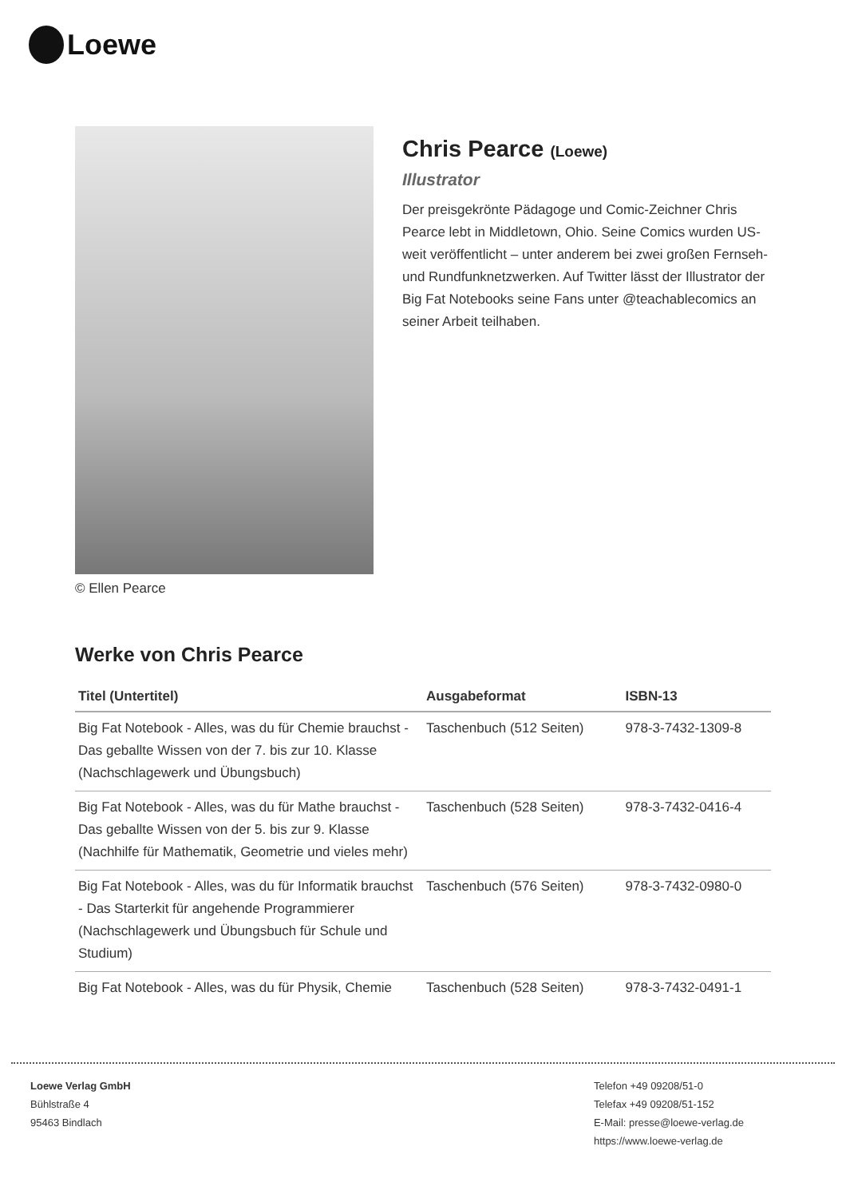Loewe
© Ellen Pearce
Chris Pearce (Loewe)
Illustrator
Der preisgekrönte Pädagoge und Comic-Zeichner Chris Pearce lebt in Middletown, Ohio. Seine Comics wurden US-weit veröffentlicht – unter anderem bei zwei großen Fernseh- und Rundfunknetzwerken. Auf Twitter lässt der Illustrator der Big Fat Notebooks seine Fans unter @teachablecomics an seiner Arbeit teilhaben.
Werke von Chris Pearce
| Titel (Untertitel) | Ausgabeformat | ISBN-13 |
| --- | --- | --- |
| Big Fat Notebook - Alles, was du für Chemie brauchst - Das geballte Wissen von der 7. bis zur 10. Klasse (Nachschlagewerk und Übungsbuch) | Taschenbuch (512 Seiten) | 978-3-7432-1309-8 |
| Big Fat Notebook - Alles, was du für Mathe brauchst - Das geballte Wissen von der 5. bis zur 9. Klasse (Nachhilfe für Mathematik, Geometrie und vieles mehr) | Taschenbuch (528 Seiten) | 978-3-7432-0416-4 |
| Big Fat Notebook - Alles, was du für Informatik brauchst - Das Starterkit für angehende Programmierer (Nachschlagewerk und Übungsbuch für Schule und Studium) | Taschenbuch (576 Seiten) | 978-3-7432-0980-0 |
| Big Fat Notebook - Alles, was du für Physik, Chemie | Taschenbuch (528 Seiten) | 978-3-7432-0491-1 |
Loewe Verlag GmbH
Bühlstraße 4
95463 Bindlach
Telefon +49 09208/51-0
Telefax +49 09208/51-152
E-Mail: presse@loewe-verlag.de
https://www.loewe-verlag.de